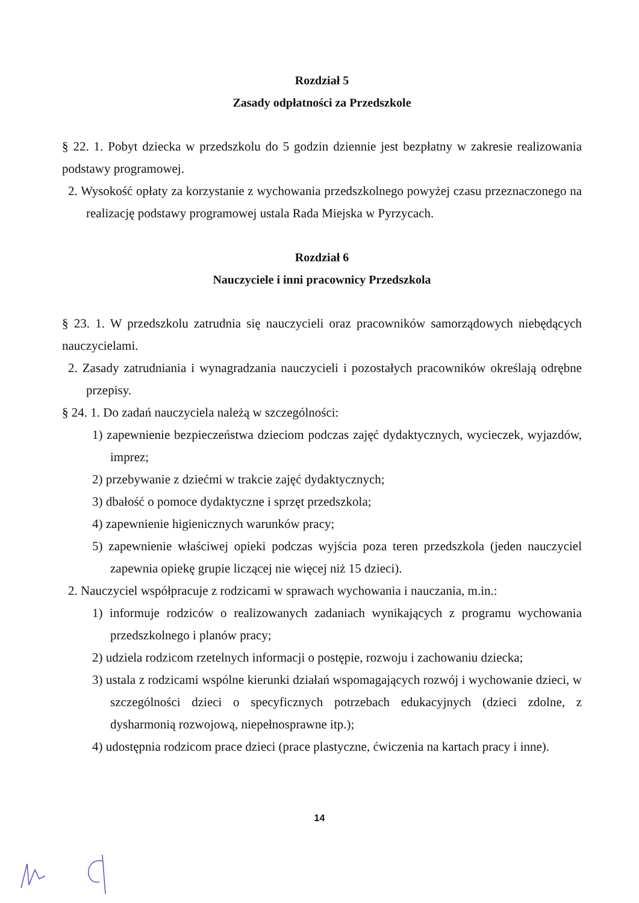Rozdział 5
Zasady odpłatności za Przedszkole
§ 22. 1. Pobyt dziecka w przedszkolu do 5 godzin dziennie jest bezpłatny w zakresie realizowania podstawy programowej.
2. Wysokość opłaty za korzystanie z wychowania przedszkolnego powyżej czasu przeznaczonego na realizację podstawy programowej ustala Rada Miejska w Pyrzycach.
Rozdział 6
Nauczyciele i inni pracownicy Przedszkola
§ 23. 1. W przedszkolu zatrudnia się nauczycieli oraz pracowników samorządowych niebędących nauczycielami.
2. Zasady zatrudniania i wynagradzania nauczycieli i pozostałych pracowników określają odrębne przepisy.
§ 24. 1. Do zadań nauczyciela należą w szczególności:
1) zapewnienie bezpieczeństwa dzieciom podczas zajęć dydaktycznych, wycieczek, wyjazdów, imprez;
2) przebywanie z dziećmi w trakcie zajęć dydaktycznych;
3) dbałość o pomoce dydaktyczne i sprzęt przedszkola;
4) zapewnienie higienicznych warunków pracy;
5) zapewnienie właściwej opieki podczas wyjścia poza teren przedszkola (jeden nauczyciel zapewnia opiekę grupie liczącej nie więcej niż 15 dzieci).
2. Nauczyciel współpracuje z rodzicami w sprawach wychowania i nauczania, m.in.:
1) informuje rodziców o realizowanych zadaniach wynikających z programu wychowania przedszkolnego i planów pracy;
2) udziela rodzicom rzetelnych informacji o postępie, rozwoju i zachowaniu dziecka;
3) ustala z rodzicami wspólne kierunki działań wspomagających rozwój i wychowanie dzieci, w szczególności dzieci o specyficznych potrzebach edukacyjnych (dzieci zdolne, z dysharmonią rozwojową, niepełnosprawne itp.);
4) udostępnia rodzicom prace dzieci (prace plastyczne, ćwiczenia na kartach pracy i inne).
14